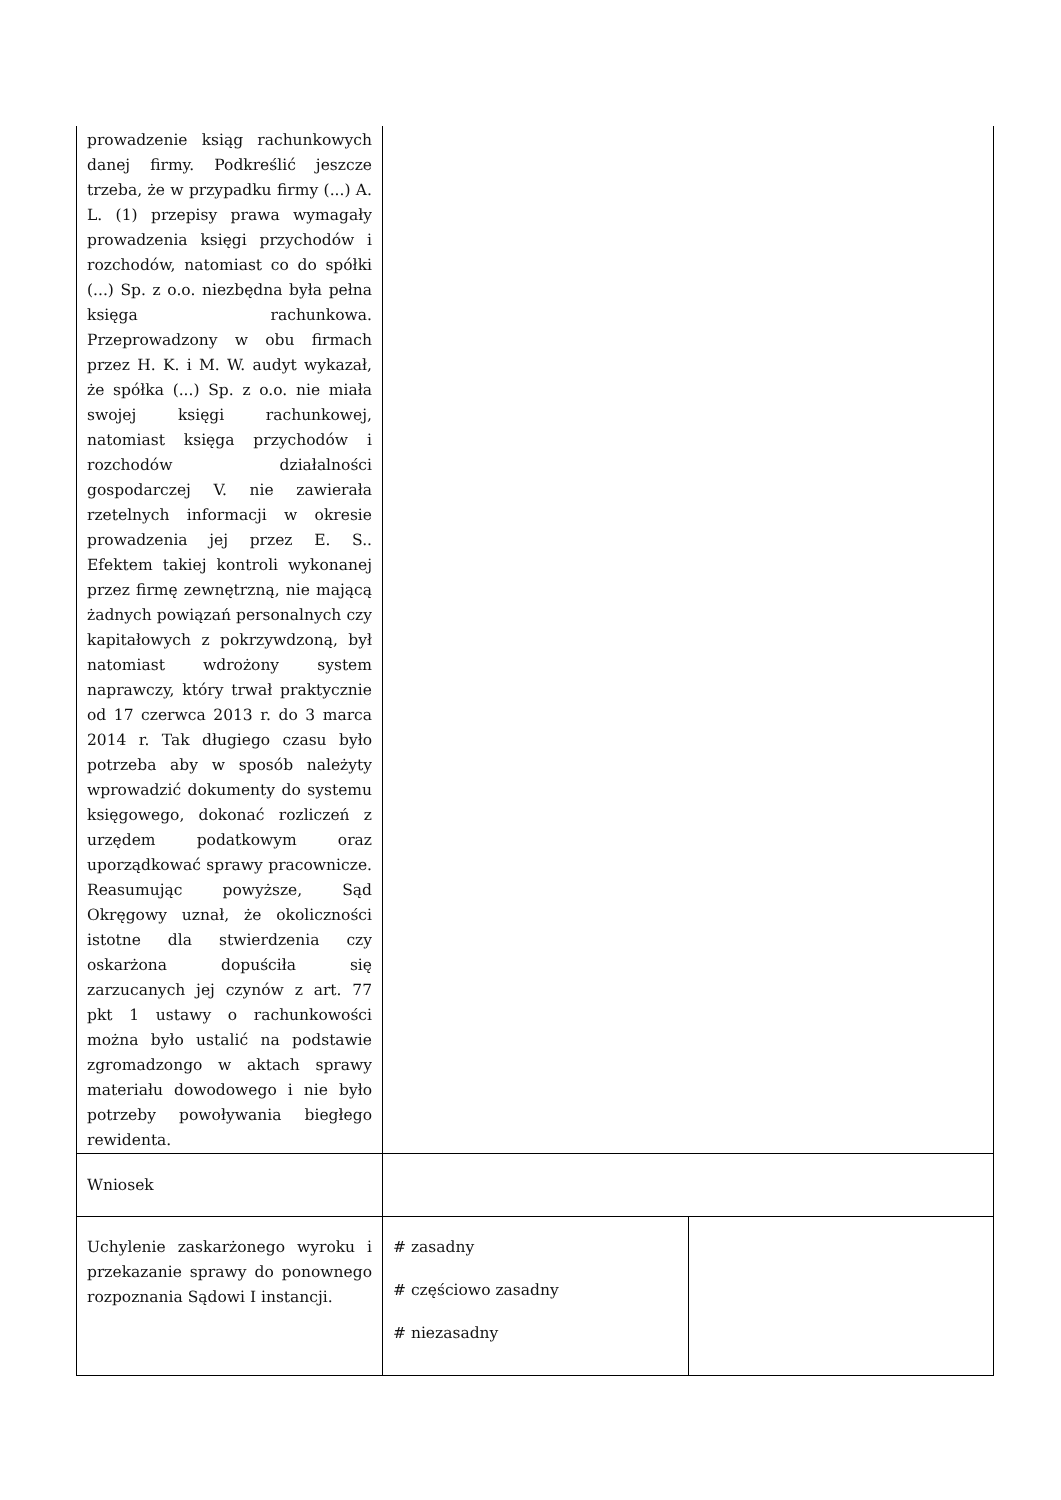| prowadzenie ksiąg rachunkowych danej firmy. Podkreślić jeszcze trzeba, że w przypadku firmy (...) A. L. (1) przepisy prawa wymagały prowadzenia księgi przychodów i rozchodów, natomiast co do spółki (...) Sp. z o.o. niezbędna była pełna księga rachunkowa. Przeprowadzony w obu firmach przez H. K. i M. W. audyt wykazał, że spółka (...) Sp. z o.o. nie miała swojej księgi rachunkowej, natomiast księga przychodów i rozchodów działalności gospodarczej V. nie zawierała rzetelnych informacji w okresie prowadzenia jej przez E. S.. Efektem takiej kontroli wykonanej przez firmę zewnętrzną, nie mającą żadnych powiązań personalnych czy kapitałowych z pokrzywdzoną, był natomiast wdrożony system naprawczy, który trwał praktycznie od 17 czerwca 2013 r. do 3 marca 2014 r. Tak długiego czasu było potrzeba aby w sposób należyty wprowadzić dokumenty do systemu księgowego, dokonać rozliczeń z urzędem podatkowym oraz uporządkować sprawy pracownicze. Reasumując powyższe, Sąd Okręgowy uznał, że okoliczności istotne dla stwierdzenia czy oskarżona dopuściła się zarzucanych jej czynów z art. 77 pkt 1 ustawy o rachunkowości można było ustalić na podstawie zgromadzongo w aktach sprawy materiału dowodowego i nie było potrzeby powoływania biegłego rewidenta. | | |
| Wniosek | | |
| Uchylenie zaskarżonego wyroku i przekazanie sprawy do ponownego rozpoznania Sądowi I instancji. | # zasadny # częściowo zasadny # niezasadny | |